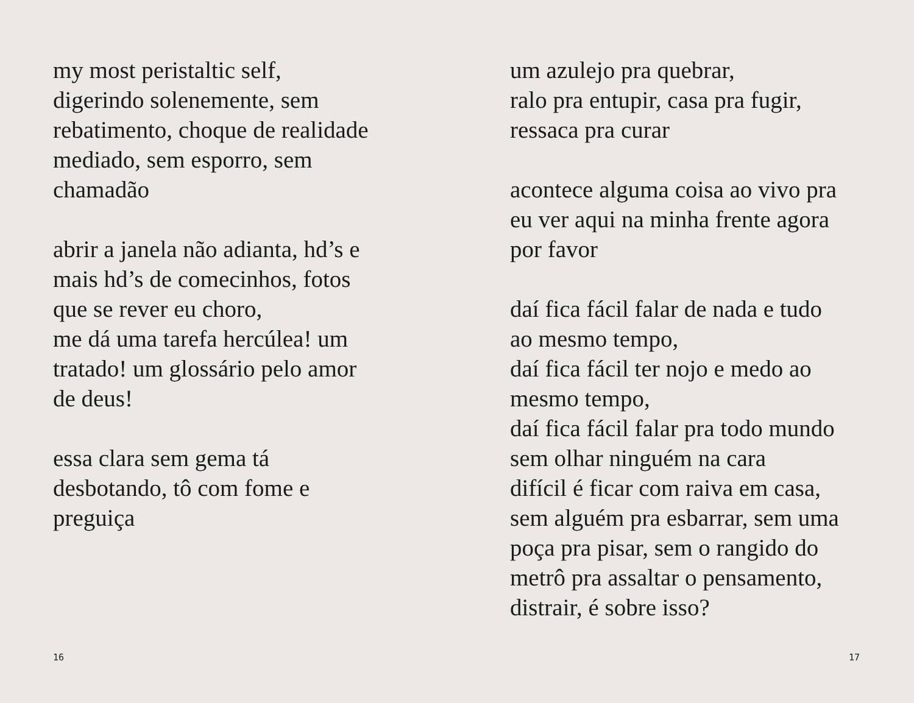my most peristaltic self,
digerindo solenemente, sem
rebatimento, choque de realidade
mediado, sem esporro, sem
chamadão
abrir a janela não adianta, hd’s e
mais hd’s de comecinhos, fotos
que se rever eu choro,
me dá uma tarefa hercúlea! um
tratado! um glossário pelo amor
de deus!
essa clara sem gema tá
desbotando, tô com fome e
preguiça
16
um azulejo pra quebrar,
ralo pra entupir, casa pra fugir,
ressaca pra curar
acontece alguma coisa ao vivo pra
eu ver aqui na minha frente agora
por favor
daí fica fácil falar de nada e tudo
ao mesmo tempo,
daí fica fácil ter nojo e medo ao
mesmo tempo,
daí fica fácil falar pra todo mundo
sem olhar ninguém na cara
difícil é ficar com raiva em casa,
sem alguém pra esbarrar, sem uma
poça pra pisar, sem o rangido do
metrô pra assaltar o pensamento,
distrair, é sobre isso?
17